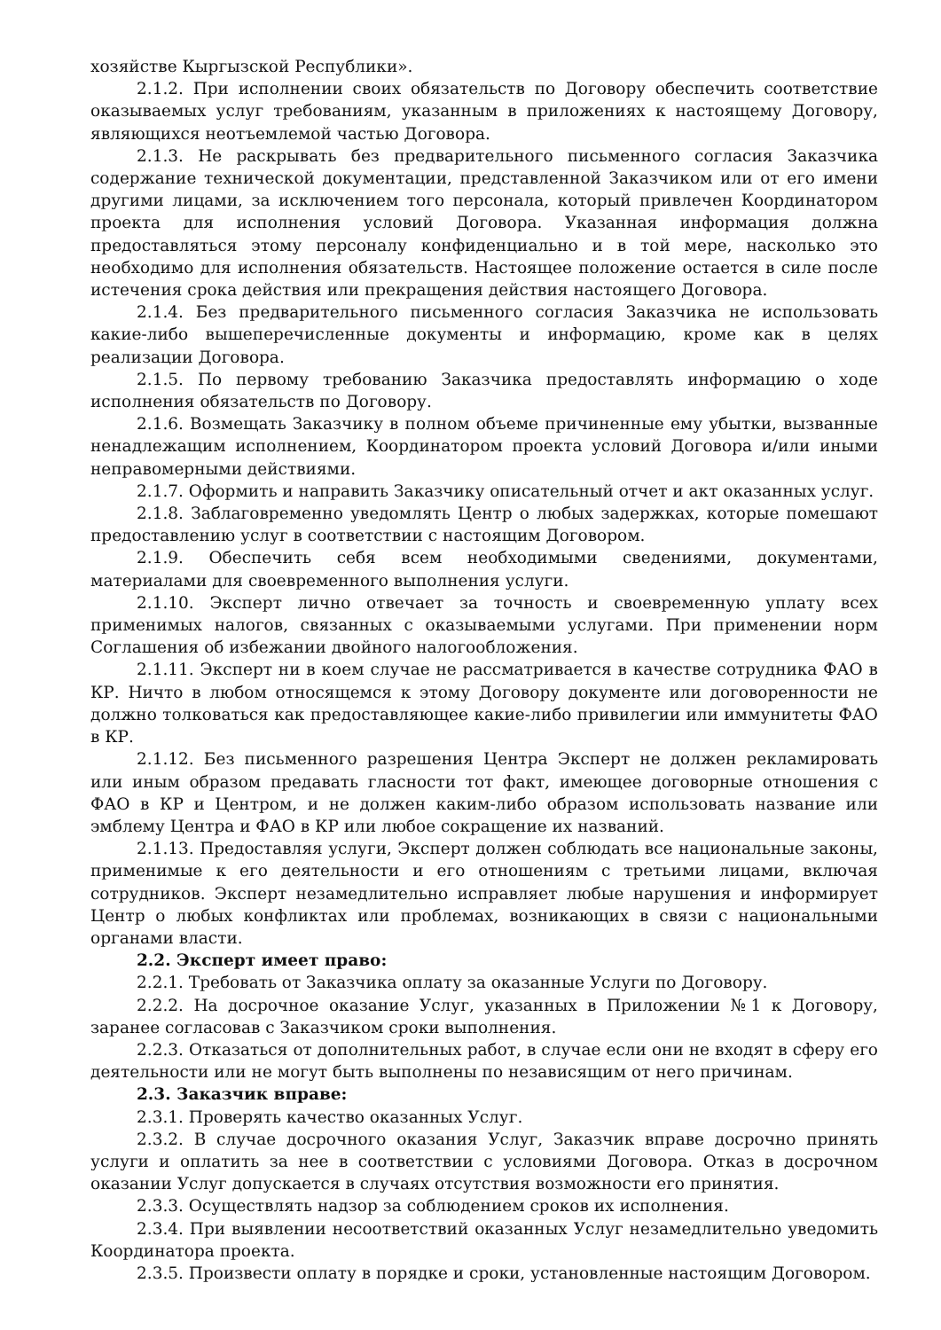хозяйстве Кыргызской Республики».
2.1.2. При исполнении своих обязательств по Договору обеспечить соответствие оказываемых услуг требованиям, указанным в приложениях к настоящему Договору, являющихся неотъемлемой частью Договора.
2.1.3. Не раскрывать без предварительного письменного согласия Заказчика содержание технической документации, представленной Заказчиком или от его имени другими лицами, за исключением того персонала, который привлечен Координатором проекта для исполнения условий Договора. Указанная информация должна предоставляться этому персоналу конфиденциально и в той мере, насколько это необходимо для исполнения обязательств. Настоящее положение остается в силе после истечения срока действия или прекращения действия настоящего Договора.
2.1.4. Без предварительного письменного согласия Заказчика не использовать какие-либо вышеперечисленные документы и информацию, кроме как в целях реализации Договора.
2.1.5. По первому требованию Заказчика предоставлять информацию о ходе исполнения обязательств по Договору.
2.1.6. Возмещать Заказчику в полном объеме причиненные ему убытки, вызванные ненадлежащим исполнением, Координатором проекта условий Договора и/или иными неправомерными действиями.
2.1.7. Оформить и направить Заказчику описательный отчет и акт оказанных услуг.
2.1.8. Заблаговременно уведомлять Центр о любых задержках, которые помешают предоставлению услуг в соответствии с настоящим Договором.
2.1.9. Обеспечить себя всем необходимыми сведениями, документами, материалами для своевременного выполнения услуги.
2.1.10. Эксперт лично отвечает за точность и своевременную уплату всех применимых налогов, связанных с оказываемыми услугами. При применении норм Соглашения об избежании двойного налогообложения.
2.1.11. Эксперт ни в коем случае не рассматривается в качестве сотрудника ФАО в КР. Ничто в любом относящемся к этому Договору документе или договоренности не должно толковаться как предоставляющее какие-либо привилегии или иммунитеты ФАО в КР.
2.1.12. Без письменного разрешения Центра Эксперт не должен рекламировать или иным образом предавать гласности тот факт, имеющее договорные отношения с ФАО в КР и Центром, и не должен каким-либо образом использовать название или эмблему Центра и ФАО в КР или любое сокращение их названий.
2.1.13. Предоставляя услуги, Эксперт должен соблюдать все национальные законы, применимые к его деятельности и его отношениям с третьими лицами, включая сотрудников. Эксперт незамедлительно исправляет любые нарушения и информирует Центр о любых конфликтах или проблемах, возникающих в связи с национальными органами власти.
2.2. Эксперт имеет право:
2.2.1. Требовать от Заказчика оплату за оказанные Услуги по Договору.
2.2.2. На досрочное оказание Услуг, указанных в Приложении №1 к Договору, заранее согласовав с Заказчиком сроки выполнения.
2.2.3. Отказаться от дополнительных работ, в случае если они не входят в сферу его деятельности или не могут быть выполнены по независящим от него причинам.
2.3. Заказчик вправе:
2.3.1. Проверять качество оказанных Услуг.
2.3.2. В случае досрочного оказания Услуг, Заказчик вправе досрочно принять услуги и оплатить за нее в соответствии с условиями Договора. Отказ в досрочном оказании Услуг допускается в случаях отсутствия возможности его принятия.
2.3.3. Осуществлять надзор за соблюдением сроков их исполнения.
2.3.4. При выявлении несоответствий оказанных Услуг незамедлительно уведомить Координатора проекта.
2.3.5. Произвести оплату в порядке и сроки, установленные настоящим Договором.